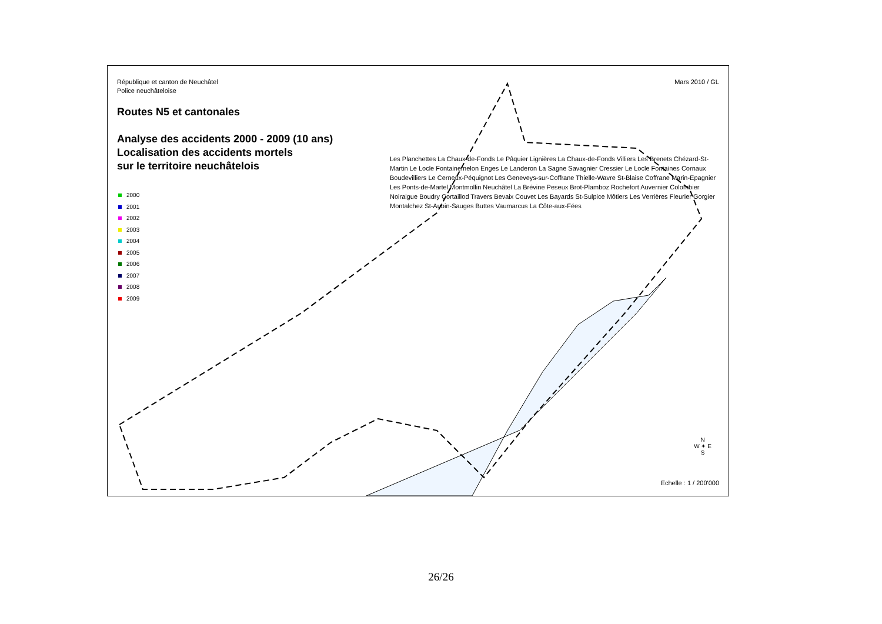République et canton de Neuchâtel
Police neuchâteloise
Mars 2010 / GL
Routes N5 et cantonales
Analyse des accidents 2000 - 2009 (10 ans)
Localisation des accidents mortels
sur le territoire neuchâtelois
2000
2001
2002
2003
2004
2005
2006
2007
2008
2009
Les Planchettes La Chaux-de-Fonds Le Pâquier Lignières La Chaux-de-Fonds Villiers Les Brenets Chézard-St-Martin Le Locle Fontainemelon Enges Le Landeron La Sagne Savagnier Cressier Le Locle Fontaines Cornaux Boudevilliers Le Cerneux-Péquignot Les Geneveys-sur-Coffrane Thielle-Wavre St-Blaise Coffrane Marin-Epagnier Les Ponts-de-Martel Montmollin Neuchâtel La Brévine Peseux Brot-Plamboz Rochefort Auvernier Colombier Noiraigue Boudry Cortaillod Travers Bevaix Couvet Les Bayards St-Sulpice Môtiers Les Verrières Fleurier Gorgier Montalchez St-Aubin-Sauges Buttes Vaumarcus La Côte-aux-Fées
N
W ✦ E
S
Echelle : 1 / 200'000
26/26